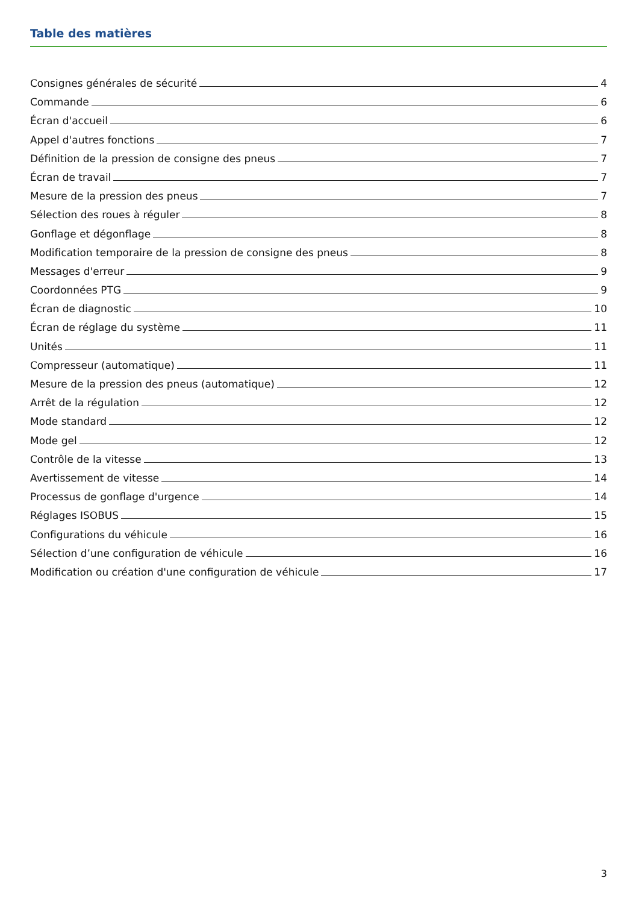Table des matières
Consignes générales de sécurité 4
Commande 6
Écran d'accueil 6
Appel d'autres fonctions 7
Définition de la pression de consigne des pneus 7
Écran de travail 7
Mesure de la pression des pneus 7
Sélection des roues à réguler 8
Gonflage et dégonflage 8
Modification temporaire de la pression de consigne des pneus 8
Messages d'erreur 9
Coordonnées PTG 9
Écran de diagnostic 10
Écran de réglage du système 11
Unités 11
Compresseur (automatique) 11
Mesure de la pression des pneus (automatique) 12
Arrêt de la régulation 12
Mode standard 12
Mode gel 12
Contrôle de la vitesse 13
Avertissement de vitesse 14
Processus de gonflage d'urgence 14
Réglages ISOBUS 15
Configurations du véhicule 16
Sélection d’une configuration de véhicule 16
Modification ou création d'une configuration de véhicule 17
3